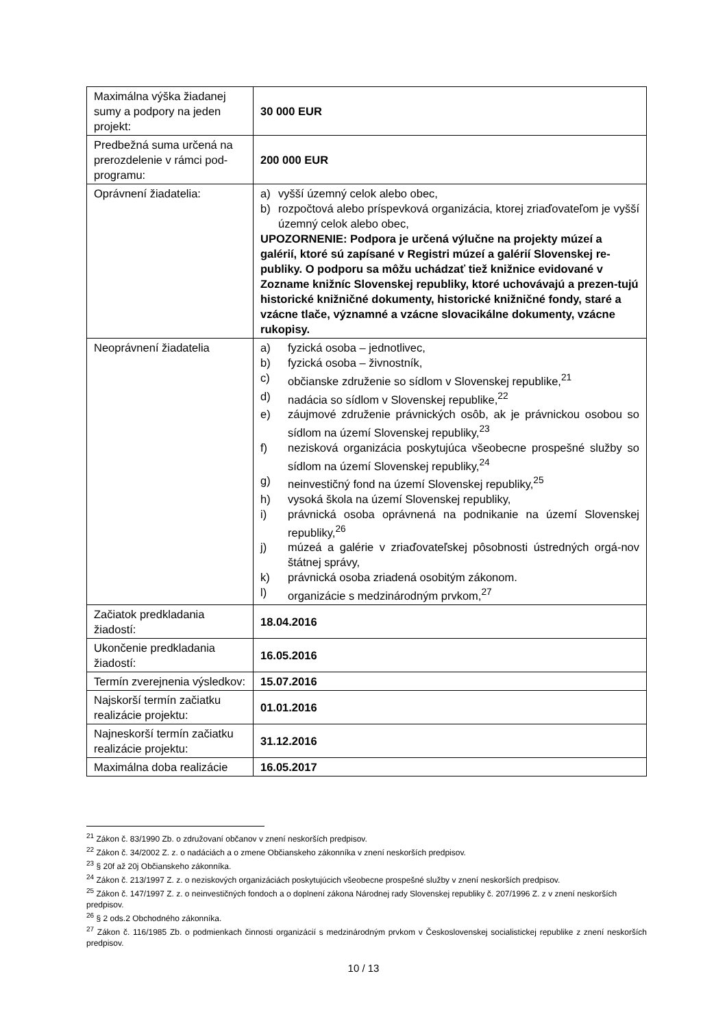| Maximálna výška žiadanej sumy a podpory na jeden projekt: | 30 000 EUR |
| Predbežná suma určená na prerozdelenie v rámci pod-programu: | 200 000 EUR |
| Oprávnení žiadatelia: | a) vyšší územný celok alebo obec, b) rozpočtová alebo príspevková organizácia, ktorej zriaďovateľom je vyšší územný celok alebo obec, UPOZORNENIE: Podpora je určená výlučne na projekty múzeí a galérií, ktoré sú zapísané v Registri múzeí a galérií Slovenskej re-publiky. O podporu sa môžu uchádzať tiež knižnice evidované v Zozname knižníc Slovenskej republiky, ktoré uchovávajú a prezen-tujú historické knižničné dokumenty, historické knižničné fondy, staré a vzácne tlače, významné a vzácne slovacikálne dokumenty, vzácne rukopisy. |
| Neoprávnení žiadatelia | a) fyzická osoba – jednotlivec, b) fyzická osoba – živnostník, c) občianske združenie so sídlom v Slovenskej republike,<sup>21</sup> d) nadácia so sídlom v Slovenskej republike,<sup>22</sup> e) záujmové združenie právnických osôb, ak je právnickou osobou so sídlom na území Slovenskej republiky,<sup>23</sup> f) nezisková organizácia poskytujúca všeobecne prospešné služby so sídlom na území Slovenskej republiky,<sup>24</sup> g) neinvestičný fond na území Slovenskej republiky,<sup>25</sup> h) vysoká škola na území Slovenskej republiky, i) právnická osoba oprávnená na podnikanie na území Slovenskej republiky,<sup>26</sup> j) múzeá a galérie v zriaďovateľskej pôsobnosti ústredných orgá-nov štátnej správy, k) právnická osoba zriadená osobitým zákonom. l) organizácie s medzinárodným prvkom,<sup>27</sup> |
| Začiatok predkladania žiadostí: | 18.04.2016 |
| Ukončenie predkladania žiadostí: | 16.05.2016 |
| Termín zverejnenia výsledkov: | 15.07.2016 |
| Najskorší termín začiatku realizácie projektu: | 01.01.2016 |
| Najneskorší termín začiatku realizácie projektu: | 31.12.2016 |
| Maximálna doba realizácie | 16.05.2017 |
<sup>21</sup> Zákon č. 83/1990 Zb. o združovaní občanov v znení neskorších predpisov.
<sup>22</sup> Zákon č. 34/2002 Z. z. o nadáciách a o zmene Občianskeho zákonníka v znení neskorších predpisov.
<sup>23</sup> § 20f až 20j Občianskeho zákonníka.
<sup>24</sup> Zákon č. 213/1997 Z. z. o neziskových organizáciách poskytujúcich všeobecne prospešné služby v znení neskorších predpisov.
<sup>25</sup> Zákon č. 147/1997 Z. z. o neinvestičných fondoch a o doplnení zákona Národnej rady Slovenskej republiky č. 207/1996 Z. z v znení neskorších predpisov.
<sup>26</sup> § 2 ods.2 Obchodného zákonníka.
<sup>27</sup> Zákon č. 116/1985 Zb. o podmienkach činnosti organizácií s medzinárodným prvkom v Československej socialistickej republike z znení neskorších predpisov.
10 / 13